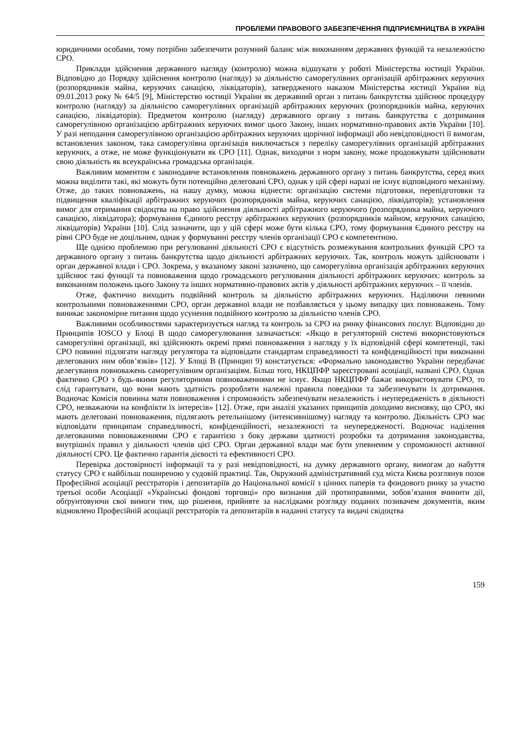ПРОБЛЕМИ ПРАВОВОГО ЗАБЕЗПЕЧЕННЯ ПІДПРИЄМНИЦТВА В УКРАЇНІ
юридичними особами, тому потрібно забезпечити розумний баланс між виконанням державних функцій та незалежністю СРО.
Приклади здійснення державного нагляду (контролю) можна відшукати у роботі Міністерства юстиції України. Відповідно до Порядку здійснення контролю (нагляду) за діяльністю саморегулівних організацій арбітражних керуючих (розпорядників майна, керуючих санацією, ліквідаторів), затвердженого наказом Міністерства юстиції України від 09.01.2013 року № 64/5 [9], Міністерство юстиції України як державний орган з питань банкрутства здійснює процедуру контролю (нагляду) за діяльністю саморегулівних організацій арбітражних керуючих (розпорядників майна, керуючих санацією, ліквідаторів). Предметом контролю (нагляду) державного органу з питань банкрутства є дотримання саморегулівною організацією арбітражних керуючих вимог цього Закону, інших нормативно-правових актів України [10]. У разі неподання саморегулівною організацією арбітражних керуючих щорічної інформації або невідповідності її вимогам, встановлених законом, така саморегулівна організація виключається з переліку саморегулівних організацій арбітражних керуючих, а отже, не може функціонувати як СРО [11]. Однак, виходячи з норм закону, може продовжувати здійснювати свою діяльність як всеукраїнська громадська організація.
Важливим моментом є законодавче встановлення повноважень державного органу з питань банкрутства, серед яких можна виділити такі, які можуть бути потенційно делеговані СРО, однак у цій сфері наразі не існує відповідного механізму. Отже, до таких повноважень, на нашу думку, можна віднести: організацію системи підготовки, перепідготовки та підвищення кваліфікації арбітражних керуючих (розпорядників майна, керуючих санацією, ліквідаторів); установлення вимог для отримання свідоцтва на право здійснення діяльності арбітражного керуючого (розпорядника майна, керуючого санацією, ліквідатора); формування Єдиного реєстру арбітражних керуючих (розпорядників майном, керуючих санацією, ліквідаторів) України [10]. Слід зазначити, що у цій сфері може бути кілька СРО, тому формування Єдиного реєстру на рівні СРО буде не доцільним, однак у формуванні реєстру членів організації СРО є компетентною.
Ще однією проблемою при регулюванні діяльності СРО є відсутність розмежування контрольних функцій СРО та державного органу з питань банкрутства щодо діяльності арбітражних керуючих. Так, контроль можуть здійснювати і орган державної влади і СРО. Зокрема, у вказаному законі зазначено, що саморегулівна організація арбітражних керуючих здійснює такі функції та повноваження щодо громадського регулювання діяльності арбітражних керуючих: контроль за виконанням положень цього Закону та інших нормативно-правових актів у діяльності арбітражних керуючих – її членів.
Отже, фактично виходить подвійний контроль за діяльністю арбітражних керуючих. Наділяючи певними контрольними повноваженнями СРО, орган державної влади не позбавляється у цьому випадку цих повноважень. Тому виникає закономірне питання щодо усунення подвійного контролю за діяльністю членів СРО.
Важливими особливостями характеризується нагляд та контроль за СРО на ринку фінансових послуг. Відповідно до Принципів IOSCO у Блоці В щодо саморегулювання зазначається: «Якщо в регуляторній системі використовуються саморегулівні організації, які здійснюють окремі прямі повноваження з нагляду у їх відповідній сфері компетенції, такі СРО повинні підлягати нагляду регулятора та відповідати стандартам справедливості та конфіденційності при виконанні делегованих ним обов’язків» [12]. У Блоці В (Принцип 9) констатується: «Формально законодавство України передбачає делегування повноважень саморегулівним організаціям. Більш того, НКЦПФР зареєстровані асоціації, названі СРО. Однак фактично СРО з будь-якими регуляторними повноваженнями не існує. Якщо НКЦПФР бажає використовувати СРО, то слід гарантувати, що вони мають здатність розробляти належні правила поведінки та забезпечувати їх дотримання. Водночас Комісія повинна мати повноваження і спроможність забезпечувати незалежність і неупередженість в діяльності СРО, незважаючи на конфлікти їх інтересів» [12]. Отже, при аналізі указаних принципів доходимо висновку, що СРО, які мають делеговані повноваження, підлягають ретельнішому (інтенсивнішому) нагляду та контролю. Діяльність СРО має відповідати принципам справедливості, конфіденційності, незалежності та неупередженості. Водночас наділення делегованими повноваженнями СРО є гарантією з боку держави здатності розробки та дотримання законодавства, внутрішніх правил у діяльності членів цієї СРО. Орган державної влади має бути упевненим у спроможності активної діяльності СРО. Це фактично гарантія дієвості та ефективності СРО.
Перевірка достовірності інформації та у разі невідповідності, на думку державного органу, вимогам до набуття статусу СРО є найбільш поширеною у судовій практиці. Так, Окружний адміністративний суд міста Києва розглянув позов Професійної асоціації реєстраторів і депозитаріїв до Національної комісії з цінних паперів та фондового ринку за участю третьої особи Асоціації «Українські фондові торговці» про визнання дій протиправними, зобов’язання вчинити дії, обґрунтовуючи свої вимоги тим, що рішення, прийняте за наслідками розгляду поданих позивачем документів, яким відмовлено Професійній асоціації реєстраторів та депозитаріїв в наданні статусу та видачі свідоцтва
159